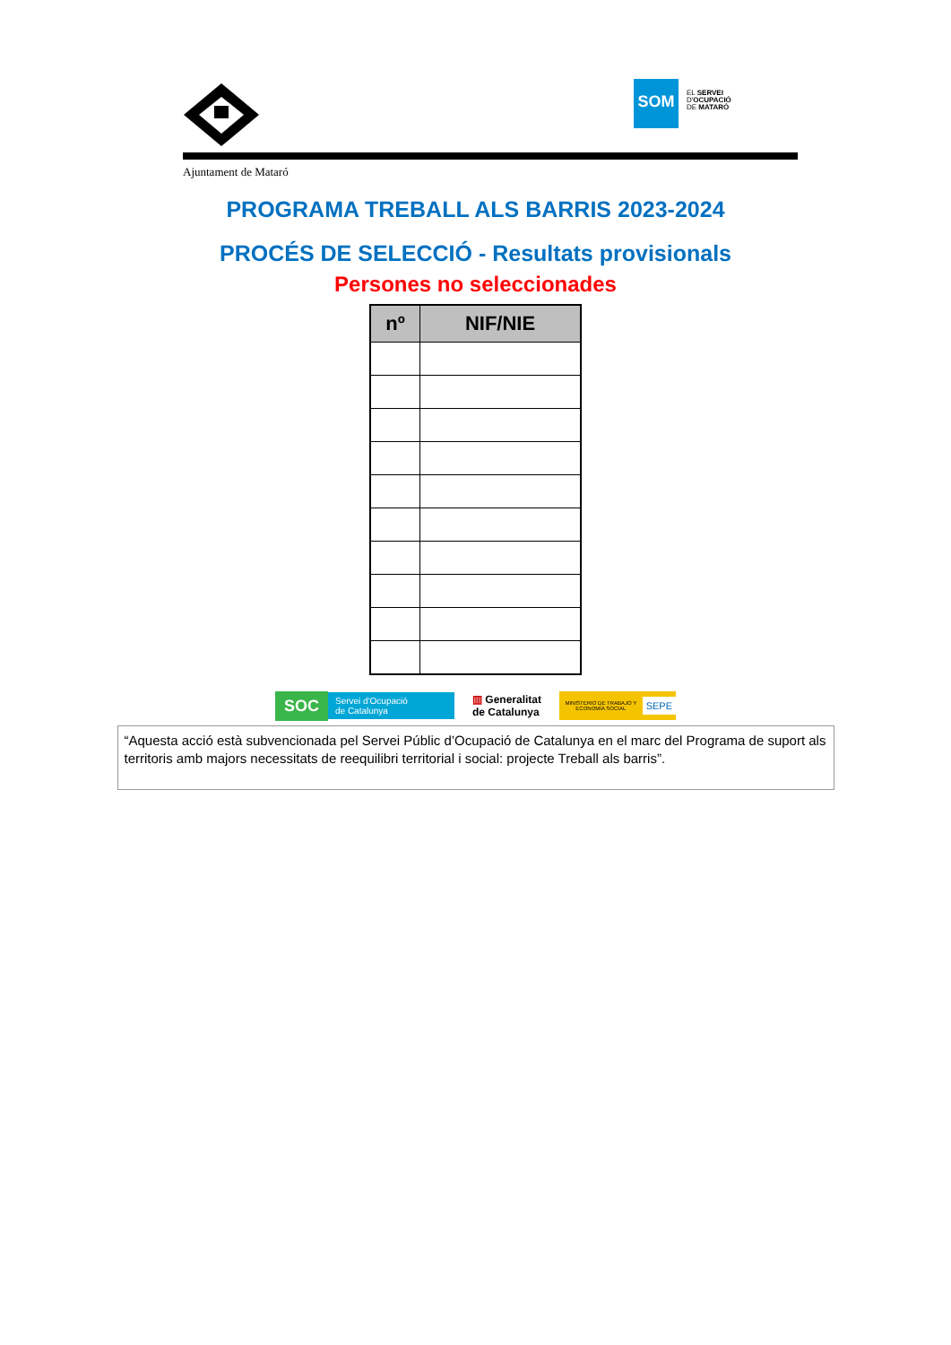SOM
EL SERVEI
D'OCUPACIÓ
DE MATARÓ
Ajuntament de Mataró
PROGRAMA TREBALL ALS BARRIS 2023-2024
PROCÉS DE SELECCIÓ - Resultats provisionals
Persones no seleccionades
| nº | NIF/NIE |
| --- | --- |
SOC Servei d'Ocupació
de Catalunya
▥ Generalitat
de Catalunya
MINISTERIO DE TRABAJO Y ECONOMÍA SOCIAL SEPE
“Aquesta acció està subvencionada pel Servei Públic d’Ocupació de Catalunya en el marc del Programa de suport als territoris amb majors necessitats de reequilibri territorial i social: projecte Treball als barris”.